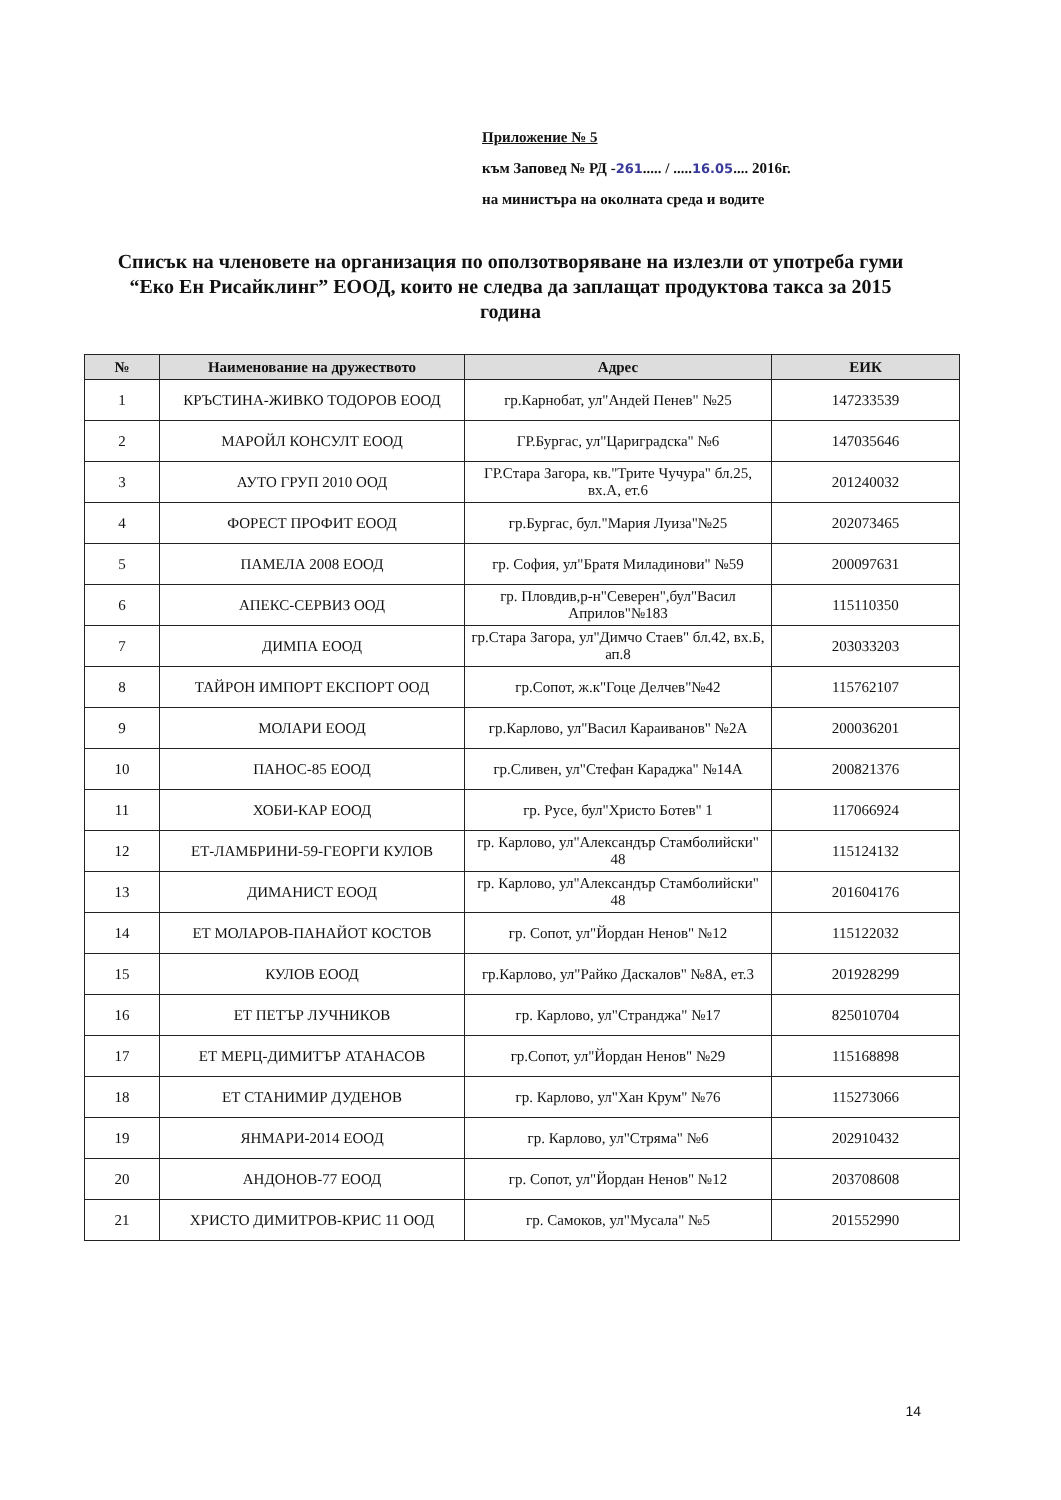Приложение № 5
към Заповед № РД -261..... / .....16.05.... 2016г.
на министъра на околната среда и водите
Списък на членовете на организация по оползотворяване на излезли от употреба гуми “Еко Ен Рисайклинг” ЕООД, които не следва да заплащат продуктова такса за 2015 година
| № | Наименование на дружеството | Адрес | ЕИК |
| --- | --- | --- | --- |
| 1 | КРЪСТИНА-ЖИВКО ТОДОРОВ ЕООД | гр.Карнобат, ул"Андей Пенев" №25 | 147233539 |
| 2 | МАРОЙЛ КОНСУЛТ ЕООД | ГР.Бургас, ул"Цариградска" №6 | 147035646 |
| 3 | АУТО ГРУП 2010 ООД | ГР.Стара Загора, кв."Трите Чучура" бл.25, вх.А, ет.6 | 201240032 |
| 4 | ФОРЕСТ ПРОФИТ ЕООД | гр.Бургас, бул."Мария Луиза"№25 | 202073465 |
| 5 | ПАМЕЛА 2008 ЕООД | гр. София, ул"Братя Миладинови" №59 | 200097631 |
| 6 | АПЕКС-СЕРВИЗ ООД | гр. Пловдив,р-н"Северен",бул"Васил Априлов"№183 | 115110350 |
| 7 | ДИМПА ЕООД | гр.Стара Загора, ул"Димчо Стаев" бл.42, вх.Б, ап.8 | 203033203 |
| 8 | ТАЙРОН ИМПОРТ ЕКСПОРТ ООД | гр.Сопот, ж.к"Гоце Делчев"№42 | 115762107 |
| 9 | МОЛАРИ ЕООД | гр.Карлово, ул"Васил Караиванов" №2А | 200036201 |
| 10 | ПАНОС-85 ЕООД | гр.Сливен, ул"Стефан Караджа" №14А | 200821376 |
| 11 | ХОБИ-КАР ЕООД | гр. Русе, бул"Христо Ботев" 1 | 117066924 |
| 12 | ЕТ-ЛАМБРИНИ-59-ГЕОРГИ КУЛОВ | гр. Карлово, ул"Александър Стамболийски" 48 | 115124132 |
| 13 | ДИМАНИСТ ЕООД | гр. Карлово, ул"Александър Стамболийски" 48 | 201604176 |
| 14 | ЕТ МОЛАРОВ-ПАНАЙОТ КОСТОВ | гр. Сопот, ул"Йордан Ненов" №12 | 115122032 |
| 15 | КУЛОВ ЕООД | гр.Карлово, ул"Райко Даскалов" №8А, ет.3 | 201928299 |
| 16 | ЕТ ПЕТЪР ЛУЧНИКОВ | гр. Карлово, ул"Странджа" №17 | 825010704 |
| 17 | ЕТ МЕРЦ-ДИМИТЪР АТАНАСОВ | гр.Сопот, ул"Йордан Ненов" №29 | 115168898 |
| 18 | ЕТ СТАНИМИР ДУДЕНОВ | гр. Карлово, ул"Хан Крум" №76 | 115273066 |
| 19 | ЯНМАРИ-2014 ЕООД | гр. Карлово, ул"Стряма" №6 | 202910432 |
| 20 | АНДОНОВ-77 ЕООД | гр. Сопот, ул"Йордан Ненов" №12 | 203708608 |
| 21 | ХРИСТО ДИМИТРОВ-КРИС 11 ООД | гр. Самоков, ул"Мусала" №5 | 201552990 |
14